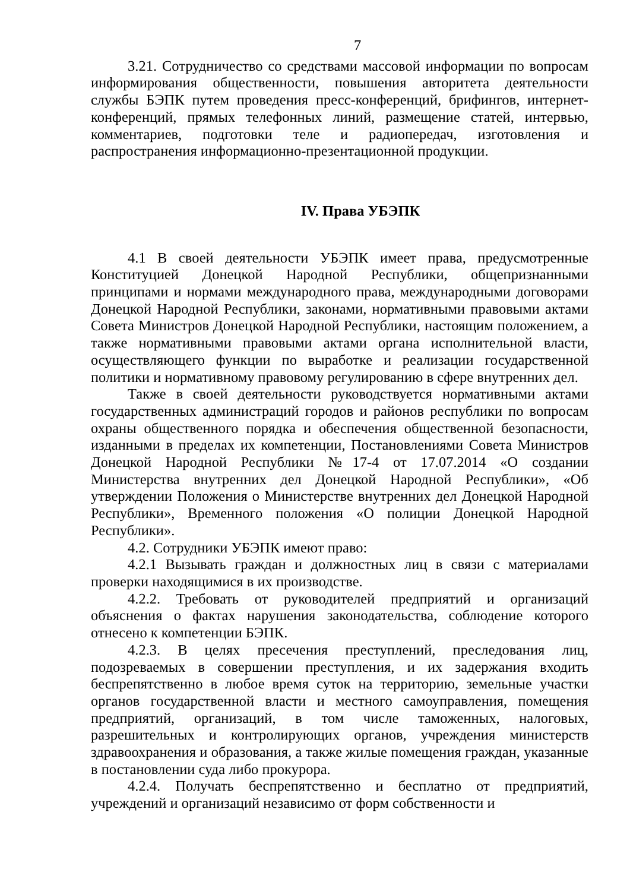7
3.21. Сотрудничество со средствами массовой информации по вопросам информирования общественности, повышения авторитета деятельности службы БЭПК путем проведения пресс-конференций, брифингов, интернет-конференций, прямых телефонных линий, размещение статей, интервью, комментариев, подготовки теле и радиопередач, изготовления и распространения информационно-презентационной продукции.
IV. Права УБЭПК
4.1 В своей деятельности УБЭПК имеет права, предусмотренные Конституцией Донецкой Народной Республики, общепризнанными принципами и нормами международного права, международными договорами Донецкой Народной Республики, законами, нормативными правовыми актами Совета Министров Донецкой Народной Республики, настоящим положением, а также нормативными правовыми актами органа исполнительной власти, осуществляющего функции по выработке и реализации государственной политики и нормативному правовому регулированию в сфере внутренних дел.
Также в своей деятельности руководствуется нормативными актами государственных администраций городов и районов республики по вопросам охраны общественного порядка и обеспечения общественной безопасности, изданными в пределах их компетенции, Постановлениями Совета Министров Донецкой Народной Республики №17-4 от 17.07.2014 «О создании Министерства внутренних дел Донецкой Народной Республики», «Об утверждении Положения о Министерстве внутренних дел Донецкой Народной Республики», Временного положения «О полиции Донецкой Народной Республики».
4.2. Сотрудники УБЭПК имеют право:
4.2.1 Вызывать граждан и должностных лиц в связи с материалами проверки находящимися в их производстве.
4.2.2. Требовать от руководителей предприятий и организаций объяснения о фактах нарушения законодательства, соблюдение которого отнесено к компетенции БЭПК.
4.2.3. В целях пресечения преступлений, преследования лиц, подозреваемых в совершении преступления, и их задержания входить беспрепятственно в любое время суток на территорию, земельные участки органов государственной власти и местного самоуправления, помещения предприятий, организаций, в том числе таможенных, налоговых, разрешительных и контролирующих органов, учреждения министерств здравоохранения и образования, а также жилые помещения граждан, указанные в постановлении суда либо прокурора.
4.2.4. Получать беспрепятственно и бесплатно от предприятий, учреждений и организаций независимо от форм собственности и